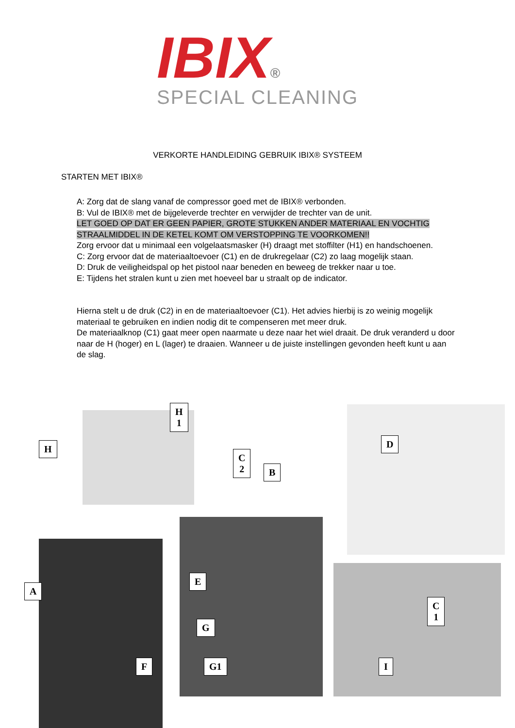IBIX®
SPECIAL CLEANING
VERKORTE HANDLEIDING GEBRUIK IBIX® SYSTEEM
STARTEN MET IBIX®
A: Zorg dat de slang vanaf de compressor goed met de IBIX® verbonden.
B: Vul de IBIX® met de bijgeleverde trechter en verwijder de trechter van de unit.
LET GOED OP DAT ER GEEN PAPIER, GROTE STUKKEN ANDER MATERIAAL EN VOCHTIG STRAALMIDDEL IN DE KETEL KOMT OM VERSTOPPING TE VOORKOMEN!!
Zorg ervoor dat u minimaal een volgelaatsmasker (H) draagt met stoffilter (H1) en handschoenen.
C: Zorg ervoor dat de materiaaltoevoer (C1) en de drukregelaar (C2) zo laag mogelijk staan.
D: Druk de veiligheidspal op het pistool naar beneden en beweeg de trekker naar u toe.
E: Tijdens het stralen kunt u zien met hoeveel bar u straalt op de indicator.
Hierna stelt u de druk (C2) in en de materiaaltoevoer (C1). Het advies hierbij is zo weinig mogelijk materiaal te gebruiken en indien nodig dit te compenseren met meer druk.
De materiaalknop (C1) gaat meer open naarmate u deze naar het wiel draait. De druk veranderd u door naar de H (hoger) en L (lager) te draaien. Wanneer u de juiste instellingen gevonden heeft kunt u aan de slag.
H
H
1
D
C
2
B
A
E
C
1
G
F G1 I